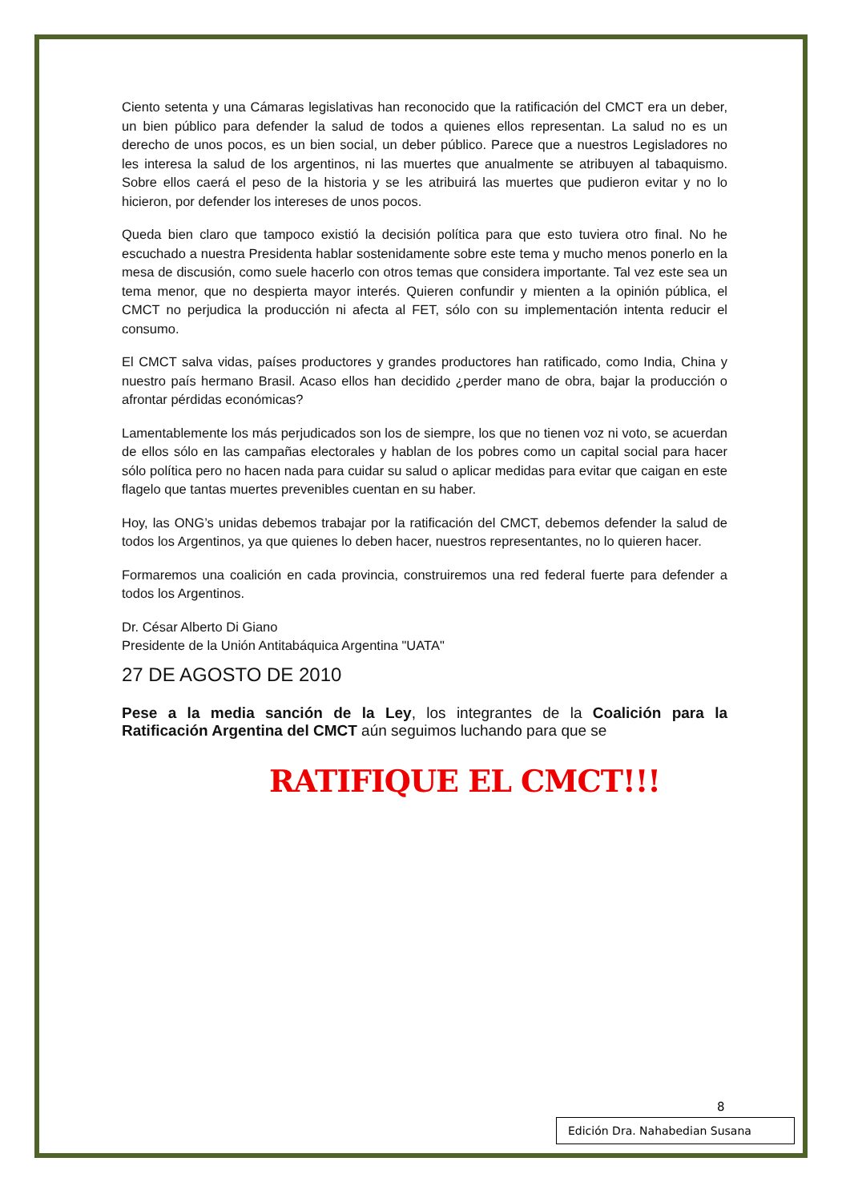Ciento setenta y una Cámaras legislativas han reconocido que la ratificación del CMCT era un deber, un bien público para defender la salud de todos a quienes ellos representan. La salud no es un derecho de unos pocos, es un bien social, un deber público. Parece que a nuestros Legisladores no les interesa la salud de los argentinos, ni las muertes que anualmente se atribuyen al tabaquismo. Sobre ellos caerá el peso de la historia y se les atribuirá las muertes que pudieron evitar y no lo hicieron, por defender los intereses de unos pocos.
Queda bien claro que tampoco existió la decisión política para que esto tuviera otro final. No he escuchado a nuestra Presidenta hablar sostenidamente sobre este tema y mucho menos ponerlo en la mesa de discusión, como suele hacerlo con otros temas que considera importante. Tal vez este sea un tema menor, que no despierta mayor interés. Quieren confundir y mienten a la opinión pública, el CMCT no perjudica la producción ni afecta al FET, sólo con su implementación intenta reducir el consumo.
El CMCT salva vidas, países productores y grandes productores han ratificado, como India, China y nuestro país hermano Brasil. Acaso ellos han decidido ¿perder mano de obra, bajar la producción o afrontar pérdidas económicas?
Lamentablemente los más perjudicados son los de siempre, los que no tienen voz ni voto, se acuerdan de ellos sólo en las campañas electorales y hablan de los pobres como un capital social para hacer sólo política pero no hacen nada para cuidar su salud o aplicar medidas para evitar que caigan en este flagelo que tantas muertes prevenibles cuentan en su haber.
Hoy, las ONG’s unidas debemos trabajar por la ratificación del CMCT, debemos defender la salud de todos los Argentinos, ya que quienes lo deben hacer, nuestros representantes, no lo quieren hacer.
Formaremos una coalición en cada provincia, construiremos una red federal fuerte para defender a todos los Argentinos.
Dr. César Alberto Di Giano
Presidente de la Unión Antitabáquica Argentina "UATA"
27 DE AGOSTO DE 2010
Pese a la media sanción de la Ley, los integrantes de la Coalición para la Ratificación Argentina del CMCT aún seguimos luchando para que se
RATIFIQUE EL CMCT!!!
8
Edición Dra. Nahabedian Susana